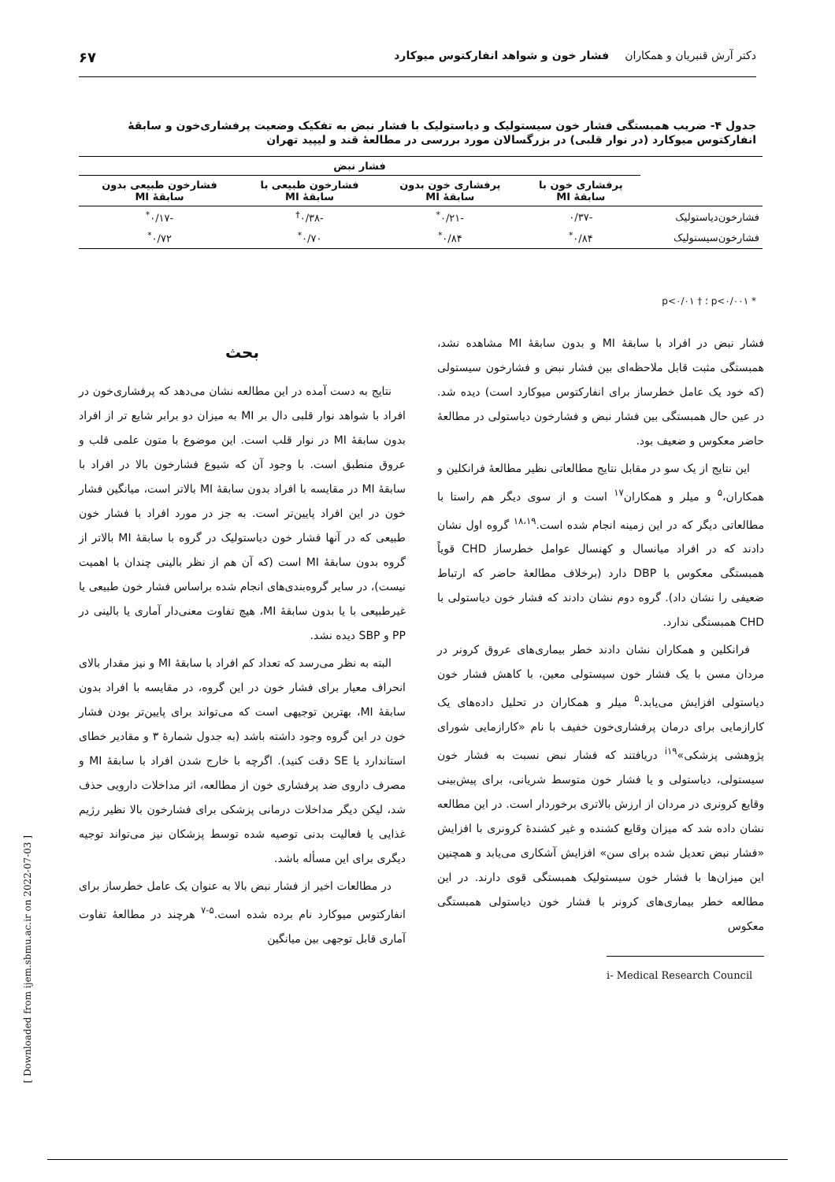دکتر آرش قنبریان و همکاران فشار خون و شواهد انفارکتوس میوکارد ۶۷
جدول ۴- ضریب همبستگی فشار خون سیستولیک و دیاستولیک با فشار نبض به تفکیک وضعیت پرفشاری‌خون و سابقهٔ انفارکتوس میوکارد (در نوار قلبی) در بزرگسالان مورد بررسی در مطالعهٔ قند و لیپید تهران
| | فشار نبض | | | |
| --- | --- | --- | --- | --- |
| | پرفشاری خون با سابقهٔ MI | پرفشاری خون بدون سابقهٔ MI | فشارخون طبیعی با سابقهٔ MI | فشارخون طبیعی بدون سابقهٔ MI |
| فشارخون‌دیاستولیک | -۰/۳۷ | -۰/۲۱<sup>*</sup> | -۰/۳۸<sup>†</sup> | -۰/۱۷<sup>*</sup> |
| فشارخون‌سیستولیک | ۰/۸۴<sup>*</sup> | ۰/۸۴<sup>*</sup> | ۰/۷۰<sup>*</sup> | ۰/۷۲<sup>*</sup> |
* p<۰/۰۰۱ ؛ † p<۰/۰۱
بحث
نتایج به دست آمده در این مطالعه نشان می‌دهد که پرفشاری‌خون در افراد با شواهد نوار قلبی دال بر MI به میزان دو برابر شایع تر از افراد بدون سابقهٔ MI در نوار قلب است. این موضوع با متون علمی قلب و عروق منطبق است. با وجود آن که شیوع فشارخون بالا در افراد با سابقهٔ MI در مقایسه با افراد بدون سابقهٔ MI بالاتر است، میانگین فشار خون در این افراد پایین‌تر است. به جز در مورد افراد با فشار خون طبیعی که در آنها فشار خون دیاستولیک در گروه با سابقهٔ MI بالاتر از گروه بدون سابقهٔ MI است (که آن هم از نظر بالینی چندان با اهمیت نیست)، در سایر گروه‌بندی‌های انجام شده براساس فشار خون طبیعی یا غیرطبیعی با یا بدون سابقهٔ MI، هیچ تفاوت معنی‌دار آماری یا بالینی در PP و SBP دیده نشد.
البته به نظر می‌رسد که تعداد کم افراد با سابقهٔ MI و نیز مقدار بالای انحراف معیار برای فشار خون در این گروه، در مقایسه با افراد بدون سابقهٔ MI، بهترین توجیهی است که می‌تواند برای پایین‌تر بودن فشار خون در این گروه وجود داشته باشد (به جدول شمارهٔ ۳ و مقادیر خطای استاندارد یا SE دقت کنید). اگرچه با خارج شدن افراد با سابقهٔ MI و مصرف داروی ضد پرفشاری خون از مطالعه، اثر مداخلات دارویی حذف شد، لیکن دیگر مداخلات درمانی پزشکی برای فشارخون بالا نظیر رژیم غذایی یا فعالیت بدنی توصیه شده توسط پزشکان نیز می‌تواند توجیه دیگری برای این مسأله باشد.
در مطالعات اخیر از فشار نبض بالا به عنوان یک عامل خطرساز برای انفارکتوس میوکارد نام برده شده است.<sup>۵-۷</sup> هرچند در مطالعهٔ تفاوت آماری قابل توجهی بین میانگین
فشار نبض در افراد با سابقهٔ MI و بدون سابقهٔ MI مشاهده نشد، همبستگی مثبت قابل ملاحظه‌ای بین فشار نبض و فشارخون سیستولی (که خود یک عامل خطرساز برای انفارکتوس میوکارد است) دیده شد. در عین حال همبستگی بین فشار نبض و فشارخون دیاستولی در مطالعهٔ حاضر معکوس و ضعیف بود.
این نتایج از یک سو در مقابل نتایج مطالعاتی نظیر مطالعهٔ فرانکلین و همکاران،<sup>۵</sup> و میلر و همکاران<sup>۱۷</sup> است و از سوی دیگر هم راستا با مطالعاتی دیگر که در این زمینه انجام شده است.<sup>۱۸،۱۹</sup> گروه اول نشان دادند که در افراد میانسال و کهنسال عوامل خطرساز CHD قویاً همبستگی معکوس با DBP دارد (برخلاف مطالعهٔ حاضر که ارتباط ضعیفی را نشان داد). گروه دوم نشان دادند که فشار خون دیاستولی با CHD همبستگی ندارد.
فرانکلین و همکاران نشان دادند خطر بیماری‌های عروق کرونر در مردان مسن با یک فشار خون سیستولی معین، با کاهش فشار خون دیاستولی افزایش می‌یابد.<sup>۵</sup> میلر و همکاران در تحلیل داده‌های یک کارازمایی برای درمان پرفشاری‌خون خفیف با نام «کارازمایی شورای پژوهشی پزشکی»<sup>i۱۹</sup> دریافتند که فشار نبض نسبت به فشار خون سیستولی، دیاستولی و یا فشار خون متوسط شریانی، برای پیش‌بینی وقایع کرونری در مردان از ارزش بالاتری برخوردار است. در این مطالعه نشان داده شد که میزان وقایع کشنده و غیر کشندهٔ کرونری با افزایش «فشار نبض تعدیل شده برای سن» افزایش آشکاری می‌یابد و همچنین این میزان‌ها با فشار خون سیستولیک همبستگی قوی دارند. در این مطالعه خطر بیماری‌های کرونر با فشار خون دیاستولی همبستگی معکوس
i- Medical Research Council
[ Downloaded from ijem.sbmu.ac.ir on 2022-07-03 ]